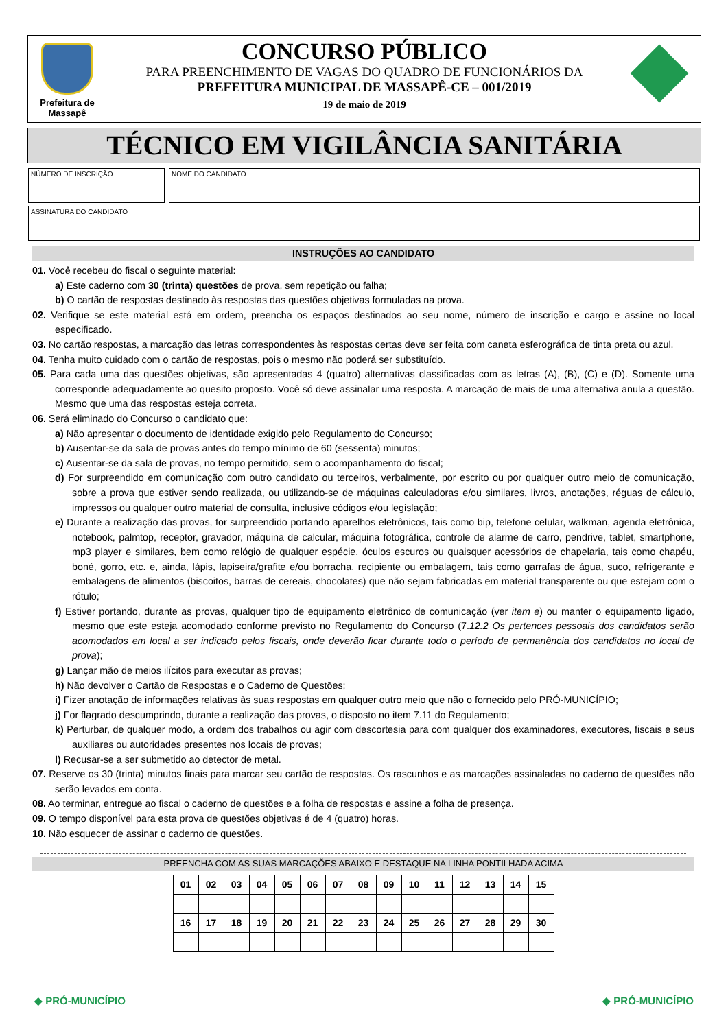Prefeitura de
Massapê
CONCURSO PÚBLICO
PARA PREENCHIMENTO DE VAGAS DO QUADRO DE FUNCIONÁRIOS DA
PREFEITURA MUNICIPAL DE MASSAPÊ-CE – 001/2019
19 de maio de 2019
TÉCNICO EM VIGILÂNCIA SANITÁRIA
NÚMERO DE INSCRIÇÃO NOME DO CANDIDATO
ASSINATURA DO CANDIDATO
INSTRUÇÕES AO CANDIDATO
01. Você recebeu do fiscal o seguinte material:
a) Este caderno com 30 (trinta) questões de prova, sem repetição ou falha;
b) O cartão de respostas destinado às respostas das questões objetivas formuladas na prova.
02. Verifique se este material está em ordem, preencha os espaços destinados ao seu nome, número de inscrição e cargo e assine no local especificado.
03. No cartão respostas, a marcação das letras correspondentes às respostas certas deve ser feita com caneta esferográfica de tinta preta ou azul.
04. Tenha muito cuidado com o cartão de respostas, pois o mesmo não poderá ser substituído.
05. Para cada uma das questões objetivas, são apresentadas 4 (quatro) alternativas classificadas com as letras (A), (B), (C) e (D). Somente uma corresponde adequadamente ao quesito proposto. Você só deve assinalar uma resposta. A marcação de mais de uma alternativa anula a questão. Mesmo que uma das respostas esteja correta.
06. Será eliminado do Concurso o candidato que:
a) Não apresentar o documento de identidade exigido pelo Regulamento do Concurso;
b) Ausentar-se da sala de provas antes do tempo mínimo de 60 (sessenta) minutos;
c) Ausentar-se da sala de provas, no tempo permitido, sem o acompanhamento do fiscal;
d) For surpreendido em comunicação com outro candidato ou terceiros, verbalmente, por escrito ou por qualquer outro meio de comunicação, sobre a prova que estiver sendo realizada, ou utilizando-se de máquinas calculadoras e/ou similares, livros, anotações, réguas de cálculo, impressos ou qualquer outro material de consulta, inclusive códigos e/ou legislação;
e) Durante a realização das provas, for surpreendido portando aparelhos eletrônicos, tais como bip, telefone celular, walkman, agenda eletrônica, notebook, palmtop, receptor, gravador, máquina de calcular, máquina fotográfica, controle de alarme de carro, pendrive, tablet, smartphone, mp3 player e similares, bem como relógio de qualquer espécie, óculos escuros ou quaisquer acessórios de chapelaria, tais como chapéu, boné, gorro, etc. e, ainda, lápis, lapiseira/grafite e/ou borracha, recipiente ou embalagem, tais como garrafas de água, suco, refrigerante e embalagens de alimentos (biscoitos, barras de cereais, chocolates) que não sejam fabricadas em material transparente ou que estejam com o rótulo;
f) Estiver portando, durante as provas, qualquer tipo de equipamento eletrônico de comunicação (ver item e) ou manter o equipamento ligado, mesmo que este esteja acomodado conforme previsto no Regulamento do Concurso (7.12.2 Os pertences pessoais dos candidatos serão acomodados em local a ser indicado pelos fiscais, onde deverão ficar durante todo o período de permanência dos candidatos no local de prova);
g) Lançar mão de meios ilícitos para executar as provas;
h) Não devolver o Cartão de Respostas e o Caderno de Questões;
i) Fizer anotação de informações relativas às suas respostas em qualquer outro meio que não o fornecido pelo PRÓ-MUNICÍPIO;
j) For flagrado descumprindo, durante a realização das provas, o disposto no item 7.11 do Regulamento;
k) Perturbar, de qualquer modo, a ordem dos trabalhos ou agir com descortesia para com qualquer dos examinadores, executores, fiscais e seus auxiliares ou autoridades presentes nos locais de provas;
l) Recusar-se a ser submetido ao detector de metal.
07. Reserve os 30 (trinta) minutos finais para marcar seu cartão de respostas. Os rascunhos e as marcações assinaladas no caderno de questões não serão levados em conta.
08. Ao terminar, entregue ao fiscal o caderno de questões e a folha de respostas e assine a folha de presença.
09. O tempo disponível para esta prova de questões objetivas é de 4 (quatro) horas.
10. Não esquecer de assinar o caderno de questões.
PREENCHA COM AS SUAS MARCAÇÕES ABAIXO E DESTAQUE NA LINHA PONTILHADA ACIMA
| 01 | 02 | 03 | 04 | 05 | 06 | 07 | 08 | 09 | 10 | 11 | 12 | 13 | 14 | 15 |
| 16 | 17 | 18 | 19 | 20 | 21 | 22 | 23 | 24 | 25 | 26 | 27 | 28 | 29 | 30 |
◆ PRÓ-MUNICÍPIO ◆ PRÓ-MUNICÍPIO